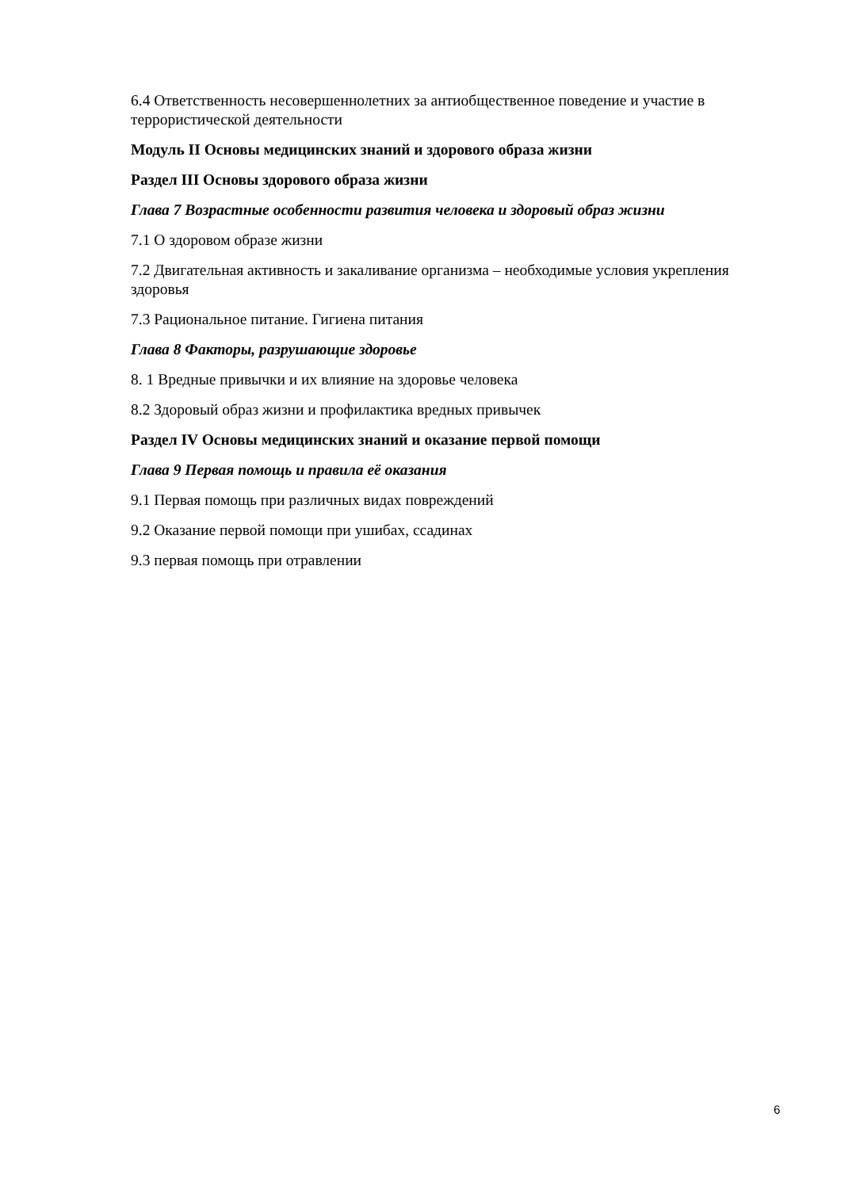6.4 Ответственность несовершеннолетних за антиобщественное поведение и участие в террористической деятельности
Модуль II Основы медицинских знаний и здорового образа жизни
Раздел III Основы здорового образа жизни
Глава 7 Возрастные особенности развития человека и здоровый образ жизни
7.1 О здоровом образе жизни
7.2 Двигательная активность и закаливание организма – необходимые условия укрепления здоровья
7.3 Рациональное питание. Гигиена питания
Глава 8 Факторы, разрушающие здоровье
8. 1 Вредные привычки и их влияние на здоровье человека
8.2 Здоровый образ жизни и профилактика вредных привычек
Раздел IV Основы медицинских знаний и оказание первой помощи
Глава 9 Первая помощь и правила её оказания
9.1 Первая помощь при различных видах повреждений
9.2 Оказание первой помощи при ушибах, ссадинах
9.3 первая помощь при отравлении
6